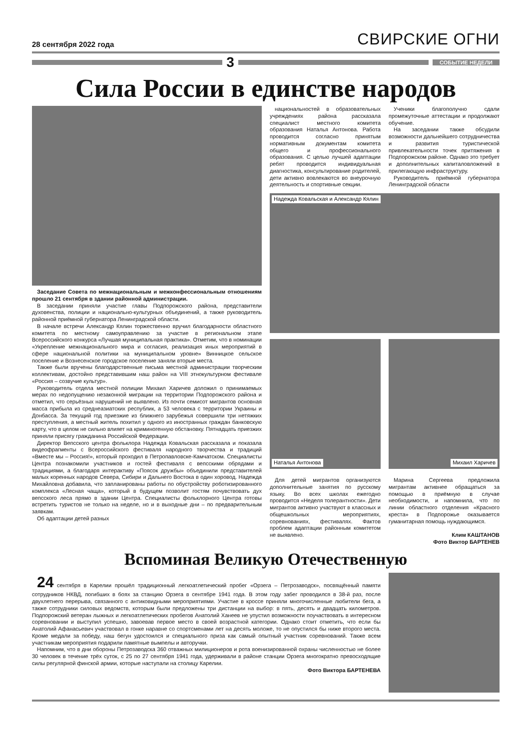28 сентября 2022 года
СВИРСКИЕ ОГНИ
3
СОБЫТИЕ НЕДЕЛИ
Сила России в единстве народов
Заседание Совета по межнациональным и межконфессиональным отношениям прошло 21 сентября в здании районной администрации.
В заседании приняли участие главы Подпорожского района, представители духовенства, полиции и национально-культурных объединений, а также руководитель районной приёмной губернатора Ленинградской области.
В начале встречи Александр Кялин торжественно вручил благодарности областного комитета по местному самоуправлению за участие в региональном этапе Всероссийского конкурса «Лучшая муниципальная практика». Отметим, что в номинации «Укрепление межнационального мира и согласия, реализация иных мероприятий в сфере национальной политики на муниципальном уровне» Винницкое сельское поселение и Вознесенское городское поселение заняли вторые места.
Также были вручены благодарственные письма местной администрации творческим коллективам, достойно представившим наш район на VIII этнокультурном фестивале «Россия – созвучие культур».
Руководитель отдела местной полиции Михаил Харичев доложил о принимаемых мерах по недопущению незаконной миграции на территории Подпорожского района и отметил, что серьёзных нарушений не выявлено. Из почти семисот мигрантов основная масса прибыла из среднеазиатских республик, а 53 человека с территории Украины и Донбасса. За текущий год приезжие из ближнего зарубежья совершили три нетяжких преступления, а местный житель похитил у одного из иностранных граждан банковскую карту, что в целом не сильно влияет на криминогенную обстановку. Пятнадцать приезжих приняли присягу гражданина Российской Федерации.
Директор Вепсского центра фольклора Надежда Ковальская рассказала и показала видеофрагменты с Всероссийского фестиваля народного творчества и традиций «Вместе мы – Россия!», который проходил в Петропавловске-Камчатском. Специалисты Центра познакомили участников и гостей фестиваля с вепсскими обрядами и традициями, а благодаря интерактиву «Поясок дружбы» объединили представителей малых коренных народов Севера, Сибири и Дальнего Востока в один хоровод. Надежда Михайловна добавила, что запланированы работы по обустройству роботизированного комплекса «Лесная чаща», который в будущем позволит гостям почувствовать дух вепсского леса прямо в здании Центра. Специалисты фольклорного Центра готовы встретить туристов не только на неделе, но и в выходные дни – по предварительным заявкам.
Об адаптации детей разных
национальностей в образовательных учреждениях района рассказала специалист местного комитета образования Наталья Антонова. Работа проводится согласно принятым нормативным документам комитета общего и профессионального образования. С целью лучшей адаптации ребят проводится индивидуальная диагностика, консультирование родителей, дети активно вовлекаются во внеурочную деятельность и спортивные секции.
Ученики благополучно сдали промежуточные аттестации и продолжают обучение.
На заседании также обсудили возможности дальнейшего сотрудничества и развития туристической привлекательности точек притяжения в Подпорожском районе. Однако это требует и дополнительных капиталовложений в прилегающую инфраструктуру.
Руководитель приёмной губернатора Ленинградской области
Надежда Ковальская и Александр Кялин
Наталья Антонова
Михаил Харичев
Для детей мигрантов организуются дополнительные занятия по русскому языку. Во всех школах ежегодно проводится «Неделя толерантности». Дети мигрантов активно участвуют в классных и общешкольных мероприятиях, соревнованиях, фестивалях. Фактов проблем адаптации районным комитетом не выявлено.
Марина Сергеева предложила мигрантам активнее обращаться за помощью в приёмную в случае необходимости, и напомнила, что по линии областного отделения «Красного креста» в Подпорожье оказывается гуманитарная помощь нуждающимся.
Клим КАШТАНОВ
Фото Виктор БАРТЕНЕВ
Вспоминая Великую Отечественную
24 сентября в Карелии прошёл традиционный легкоатлетический пробег «Орзега – Петрозаводск», посвящённый памяти сотрудников НКВД, погибших в боях за станцию Орзега в сентябре 1941 года. В этом году забег проводился в 38-й раз, после двухлетнего перерыва, связанного с антиковидными мероприятиями. Участие в кроссе приняли многочисленные любители бега, а также сотрудники силовых ведомств, которым были предложены три дистанции на выбор: в пять, десять и двадцать километров. Подпорожский ветеран лыжных и легкоатлетических пробегов Анатолий Ханеев не упустил возможности поучаствовать в интересном соревновании и выступил успешно, завоевав первое место в своей возрастной категории. Однако стоит отметить, что если бы Анатолий Афанасьевич участвовал в гонке наравне со спортсменами лет на десять моложе, то не опустился бы ниже второго места. Кроме медали за победу, наш бегун удостоился и специального приза как самый опытный участник соревнований. Также всем участникам мероприятия подарили памятные вымпелы и авторучки.
Напомним, что в дни обороны Петрозаводска 360 отважных милиционеров и рота военизированной охраны численностью не более 30 человек в течение трёх суток, с 25 по 27 сентября 1941 года, удерживали в районе станции Орзега многократно превосходящие силы регулярной финской армии, которые наступали на столицу Карелии.
Фото Виктора БАРТЕНЕВА